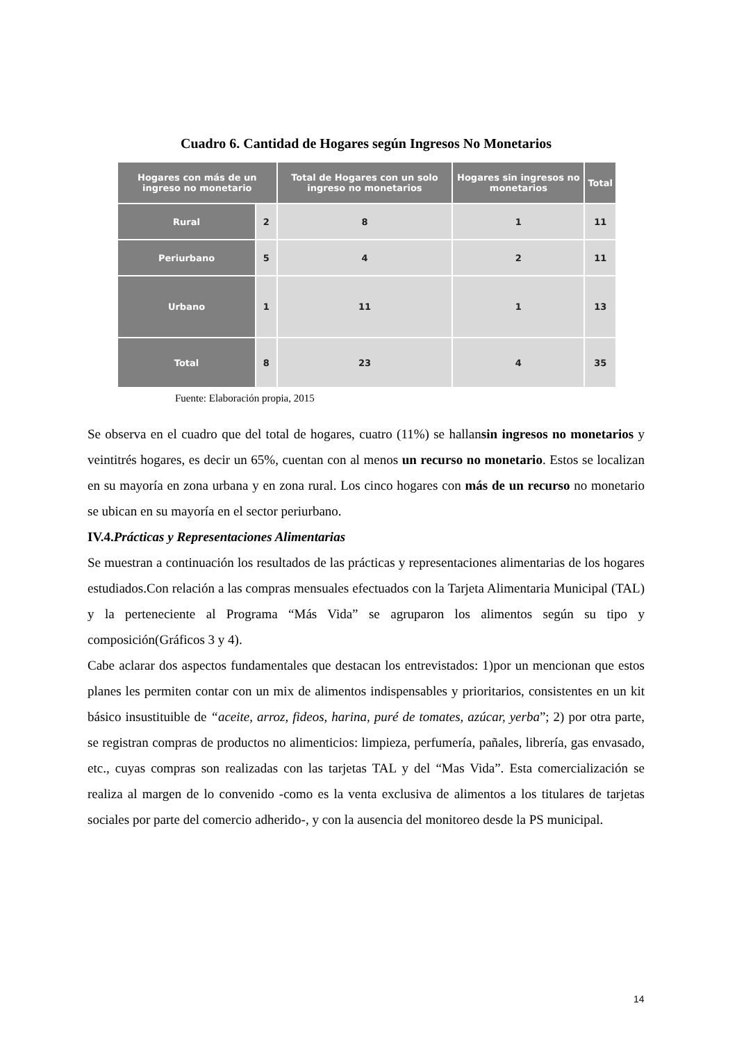Cuadro 6. Cantidad de Hogares según Ingresos No Monetarios
| Hogares con más de un ingreso no monetario | | Total de Hogares con un solo ingreso no monetarios | Hogares sin ingresos no monetarios | Total |
| --- | --- | --- | --- | --- |
| Rural | 2 | 8 | 1 | 11 |
| Periurbano | 5 | 4 | 2 | 11 |
| Urbano | 1 | 11 | 1 | 13 |
| Total | 8 | 23 | 4 | 35 |
Fuente: Elaboración propia, 2015
Se observa en el cuadro que del total de hogares, cuatro (11%) se hallansin ingresos no monetarios y veintitrés hogares, es decir un 65%, cuentan con al menos un recurso no monetario. Estos se localizan en su mayoría en zona urbana y en zona rural. Los cinco hogares con más de un recurso no monetario se ubican en su mayoría en el sector periurbano.
IV.4.Prácticas y Representaciones Alimentarias
Se muestran a continuación los resultados de las prácticas y representaciones alimentarias de los hogares estudiados.Con relación a las compras mensuales efectuados con la Tarjeta Alimentaria Municipal (TAL) y la perteneciente al Programa “Más Vida” se agruparon los alimentos según su tipo y composición(Gráficos 3 y 4).
Cabe aclarar dos aspectos fundamentales que destacan los entrevistados: 1)por un mencionan que estos planes les permiten contar con un mix de alimentos indispensables y prioritarios, consistentes en un kit básico insustituible de “aceite, arroz, fideos, harina, puré de tomates, azúcar, yerba”; 2) por otra parte, se registran compras de productos no alimenticios: limpieza, perfumería, pañales, librería, gas envasado, etc., cuyas compras son realizadas con las tarjetas TAL y del “Mas Vida”. Esta comercialización se realiza al margen de lo convenido -como es la venta exclusiva de alimentos a los titulares de tarjetas sociales por parte del comercio adherido-, y con la ausencia del monitoreo desde la PS municipal.
14